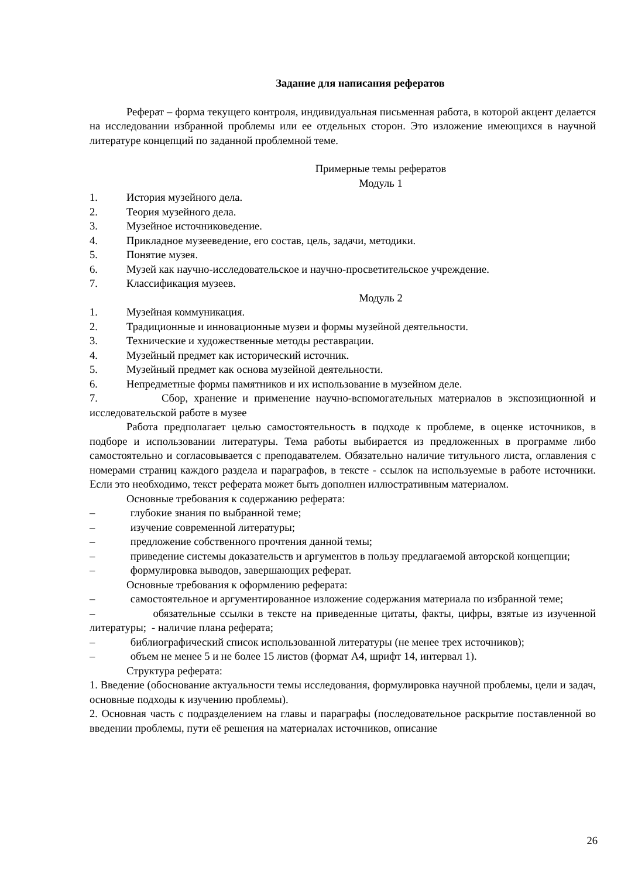Задание для написания рефератов
Реферат – форма текущего контроля, индивидуальная письменная работа, в которой акцент делается на исследовании избранной проблемы или ее отдельных сторон. Это изложение имеющихся в научной литературе концепций по заданной проблемной теме.
Примерные темы рефератов
Модуль 1
1. История музейного дела.
2. Теория музейного дела.
3. Музейное источниковедение.
4. Прикладное музееведение, его состав, цель, задачи, методики.
5. Понятие музея.
6. Музей как научно-исследовательское и научно-просветительское учреждение.
7. Классификация музеев.
Модуль 2
1. Музейная коммуникация.
2. Традиционные и инновационные музеи и формы музейной деятельности.
3. Технические и художественные методы реставрации.
4. Музейный предмет как исторический источник.
5. Музейный предмет как основа музейной деятельности.
6. Непредметные формы памятников и их использование в музейном деле.
7. Сбор, хранение и применение научно-вспомогательных материалов в экспозиционной и исследовательской работе в музее
Работа предполагает целью самостоятельность в подходе к проблеме, в оценке источников, в подборе и использовании литературы. Тема работы выбирается из предложенных в программе либо самостоятельно и согласовывается с преподавателем. Обязательно наличие титульного листа, оглавления с номерами страниц каждого раздела и параграфов, в тексте - ссылок на используемые в работе источники. Если это необходимо, текст реферата может быть дополнен иллюстративным материалом.
Основные требования к содержанию реферата:
– глубокие знания по выбранной теме;
– изучение современной литературы;
– предложение собственного прочтения данной темы;
– приведение системы доказательств и аргументов в пользу предлагаемой авторской концепции;
– формулировка выводов, завершающих реферат.
Основные требования к оформлению реферата:
– самостоятельное и аргументированное изложение содержания материала по избранной теме;
– обязательные ссылки в тексте на приведенные цитаты, факты, цифры, взятые из изученной литературы; - наличие плана реферата;
– библиографический список использованной литературы (не менее трех источников);
– объем не менее 5 и не более 15 листов (формат А4, шрифт 14, интервал 1).
Структура реферата:
1. Введение (обоснование актуальности темы исследования, формулировка научной проблемы, цели и задач, основные подходы к изучению проблемы).
2. Основная часть с подразделением на главы и параграфы (последовательное раскрытие поставленной во введении проблемы, пути её решения на материалах источников, описание
26